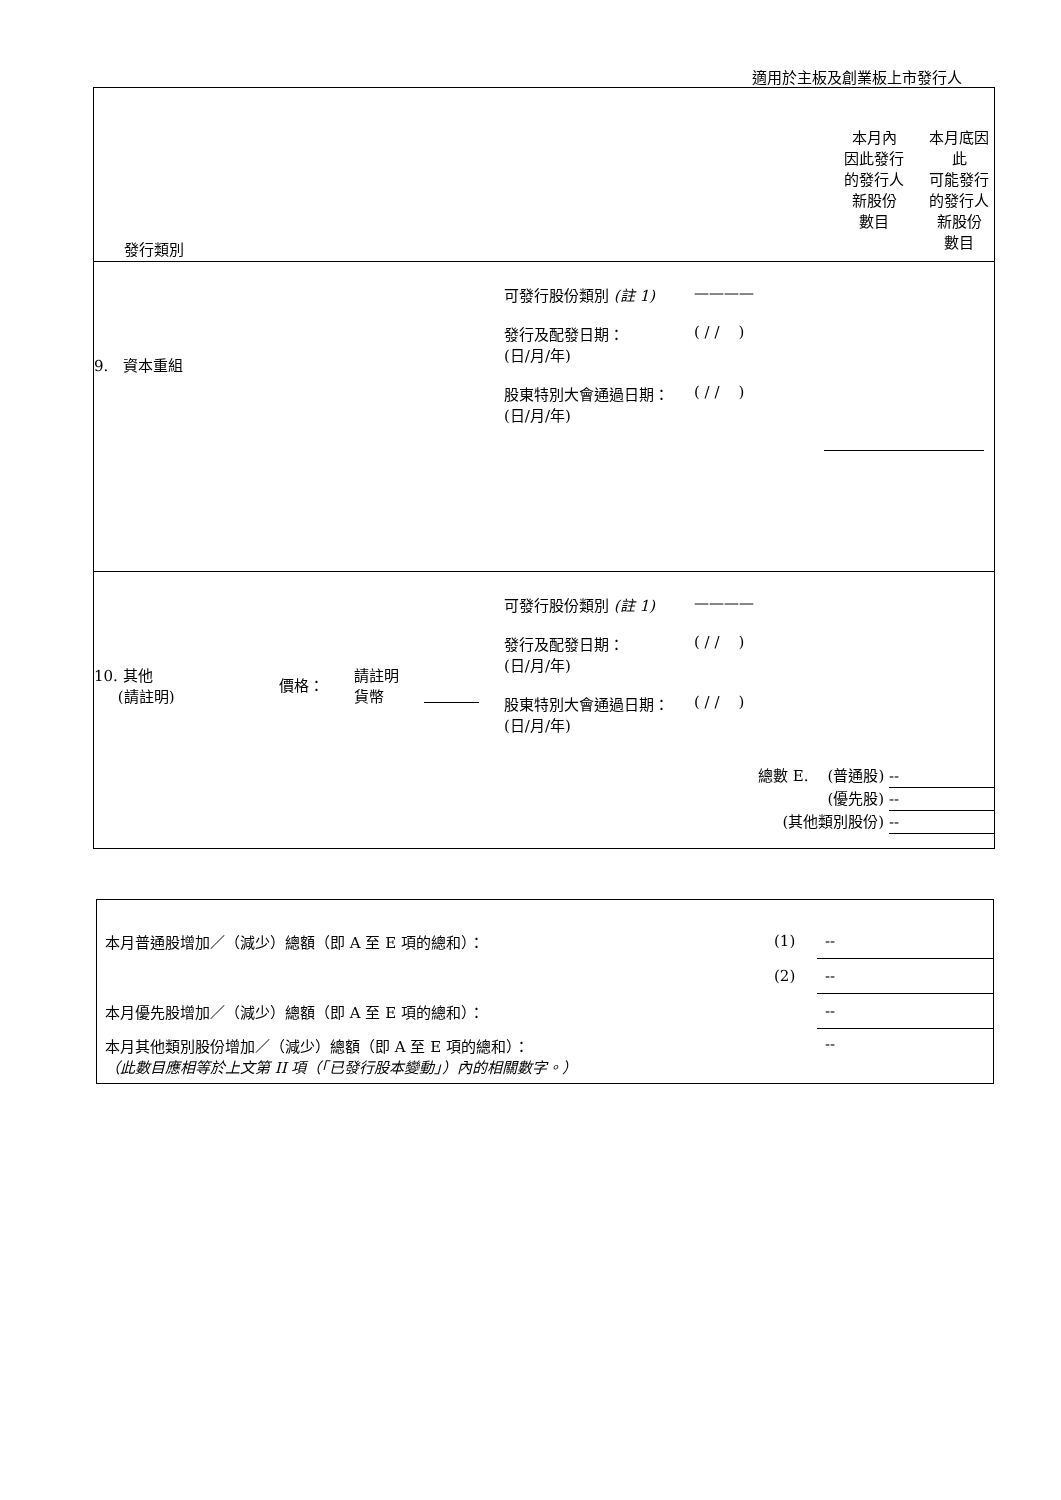適用於主板及創業板上市發行人
| 發行類別 | 本月內 因此發行 的發行人 新股份 數目 | 本月底因 此 可能發行 的發行人 新股份 數目 |
| 9. 資本重組 可發行股份類別 (註 1) ———— 發行及配發日期： (日/月/年) ( / / ) 股東特別大會通過日期： (日/月/年) ( / / ) | | |
| 10. 其他 (請註明) 價格： 請註明 貨幣 可發行股份類別 (註 1) ———— 發行及配發日期： (日/月/年) ( / / ) 股東特別大會通過日期： (日/月/年) ( / / ) 總數 E. (普通股) -- (優先股) -- (其他類別股份) -- | | |
| 本月普通股增加／（減少）總額（即 A 至 E 項的總和）： | (1) | -- |
| | (2) | -- |
| 本月優先股增加／（減少）總額（即 A 至 E 項的總和）： | | -- |
| 本月其他類別股份增加／（減少）總額（即 A 至 E 項的總和）： （此數目應相等於上文第 II 項（「已發行股本變動」）內的相關數字。） | | -- |